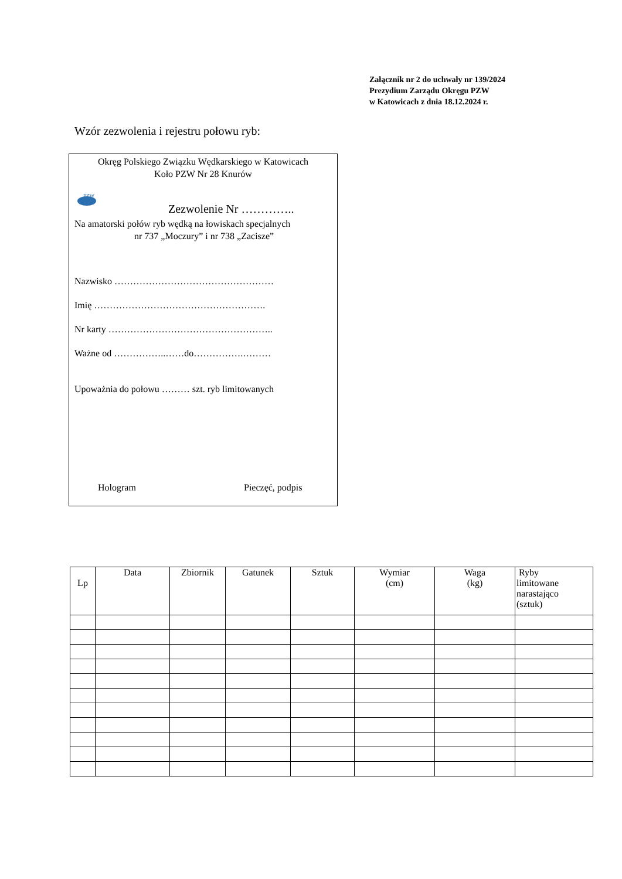Załącznik nr 2 do uchwały nr 139/2024
Prezydium Zarządu Okręgu PZW
w Katowicach z dnia 18.12.2024 r.
Wzór zezwolenia i rejestru połowu ryb:
Okręg Polskiego Związku Wędkarskiego w Katowicach
Koło PZW Nr 28 Knurów
PZW
Zezwolenie Nr …………..
Na amatorski połów ryb wędką na łowiskach specjalnych
nr 737 „Moczury” i nr 738 „Zacisze”
Nazwisko ……………………………………………
Imię ……………………………………………….
Nr karty ……………………………………………..
Ważne od ……………..……do…………….………
Upoważnia do połowu ……… szt. ryb limitowanych
Hologram Pieczęć, podpis
| Lp | Data | Zbiornik | Gatunek | Sztuk | Wymiar (cm) | Waga (kg) | Ryby limitowane narastająco (sztuk) |
| --- | --- | --- | --- | --- | --- | --- | --- |